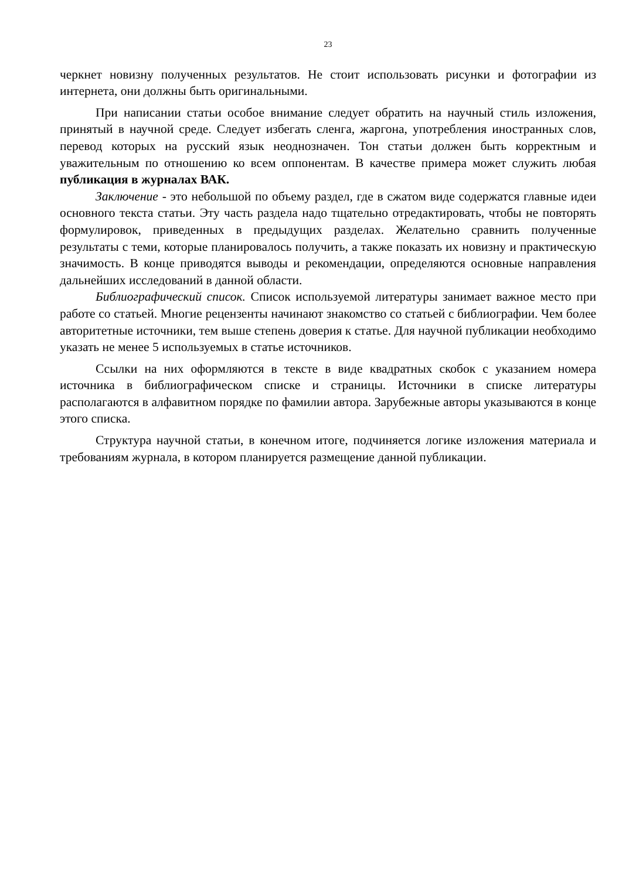23
черкнет новизну полученных результатов. Не стоит использовать рисунки и фотографии из интернета, они должны быть оригинальными.
При написании статьи особое внимание следует обратить на научный стиль изложения, принятый в научной среде. Следует избегать сленга, жаргона, употребления иностранных слов, перевод которых на русский язык неоднозначен. Тон статьи должен быть корректным и уважительным по отношению ко всем оппонентам. В качестве примера может служить любая публикация в журналах ВАК.
Заключение - это небольшой по объему раздел, где в сжатом виде содержатся главные идеи основного текста статьи. Эту часть раздела надо тщательно отредактировать, чтобы не повторять формулировок, приведенных в предыдущих разделах. Желательно сравнить полученные результаты с теми, которые планировалось получить, а также показать их новизну и практическую значимость. В конце приводятся выводы и рекомендации, определяются основные направления дальнейших исследований в данной области.
Библиографический список. Список используемой литературы занимает важное место при работе со статьей. Многие рецензенты начинают знакомство со статьей с библиографии. Чем более авторитетные источники, тем выше степень доверия к статье. Для научной публикации необходимо указать не менее 5 используемых в статье источников.
Ссылки на них оформляются в тексте в виде квадратных скобок с указанием номера источника в библиографическом списке и страницы. Источники в списке литературы располагаются в алфавитном порядке по фамилии автора. Зарубежные авторы указываются в конце этого списка.
Структура научной статьи, в конечном итоге, подчиняется логике изложения материала и требованиям журнала, в котором планируется размещение данной публикации.